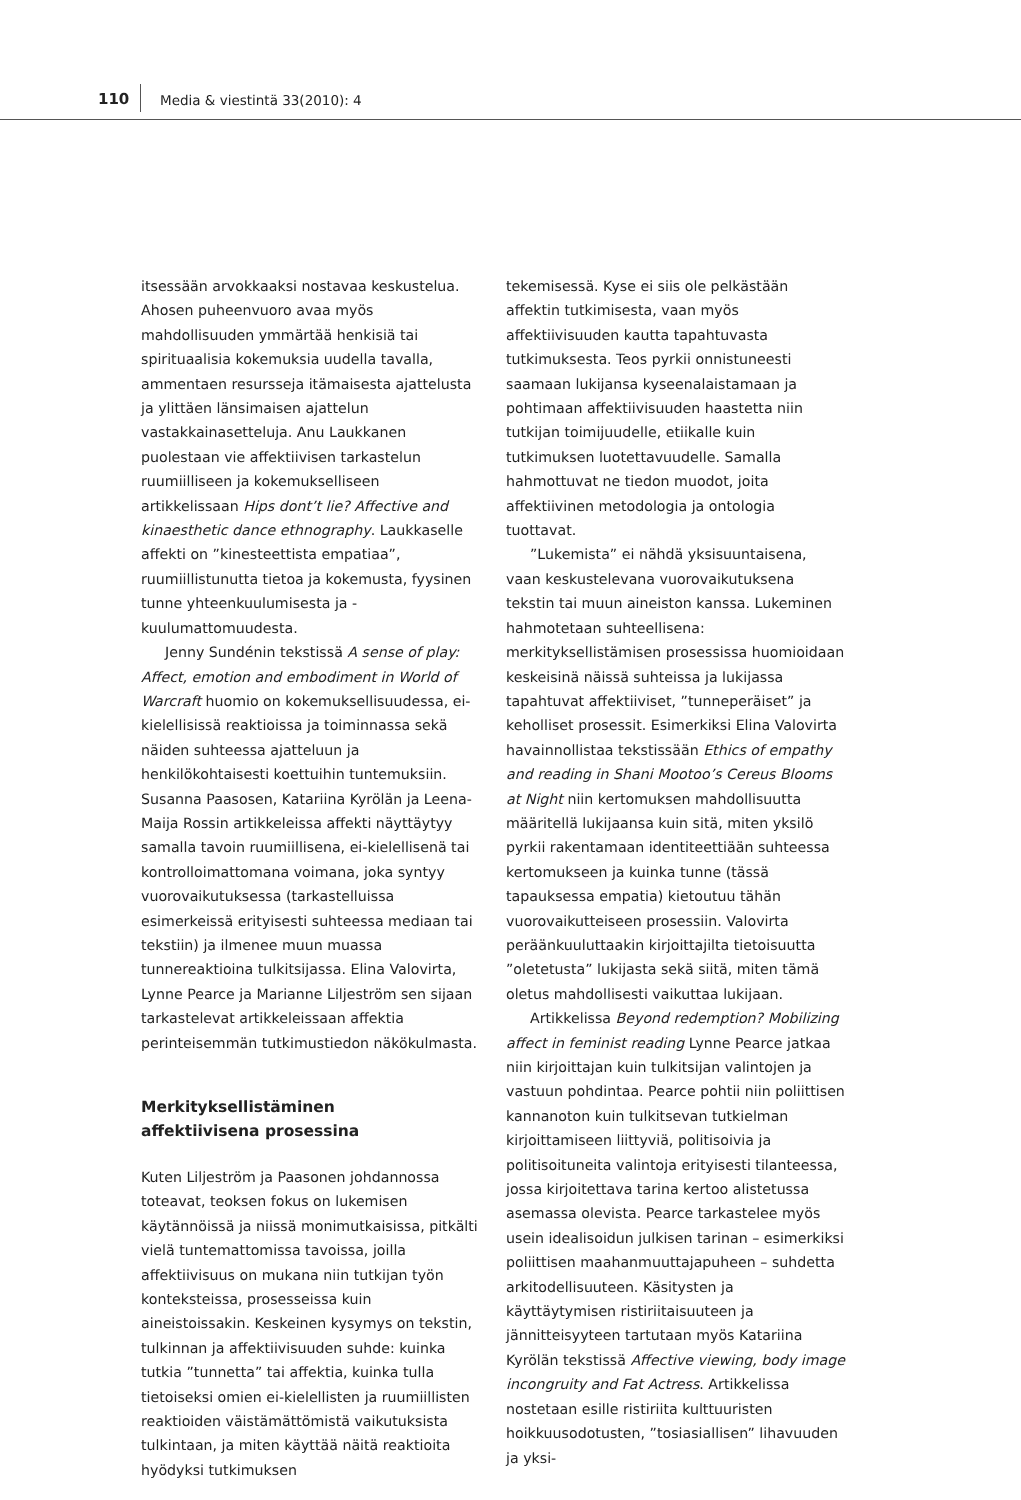110 Media & viestintä 33(2010): 4
itsessään arvokkaaksi nostavaa keskustelua. Ahosen puheenvuoro avaa myös mahdollisuuden ymmärtää henkisiä tai spirituaalisia kokemuksia uudella tavalla, ammentaen resursseja itämaisesta ajattelusta ja ylittäen länsimaisen ajattelun vastakkainasetteluja. Anu Laukkanen puolestaan vie affektiivisen tarkastelun ruumiilliseen ja kokemukselliseen artikkelissaan Hips dont’t lie? Affective and kinaesthetic dance ethnography. Laukkaselle affekti on ”kinesteettista empatiaa”, ruumiillistunutta tietoa ja kokemusta, fyysinen tunne yhteenkuulumisesta ja -kuulumattomuudesta.
Jenny Sundénin tekstissä A sense of play: Affect, emotion and embodiment in World of Warcraft huomio on kokemuksellisuudessa, ei-kielellisissä reaktioissa ja toiminnassa sekä näiden suhteessa ajatteluun ja henkilökohtaisesti koettuihin tuntemuksiin. Susanna Paasosen, Katariina Kyrölän ja Leena-Maija Rossin artikkeleissa affekti näyttäytyy samalla tavoin ruumiillisena, ei-kielellisenä tai kontrolloimattomana voimana, joka syntyy vuorovaikutuksessa (tarkastelluissa esimerkeissä erityisesti suhteessa mediaan tai tekstiin) ja ilmenee muun muassa tunnereaktioina tulkitsijassa. Elina Valovirta, Lynne Pearce ja Marianne Liljeström sen sijaan tarkastelevat artikkeleissaan affektia perinteisemmän tutkimustiedon näkökulmasta.
Merkityksellistäminen
affektiivisena prosessina
Kuten Liljeström ja Paasonen johdannossa toteavat, teoksen fokus on lukemisen käytännöissä ja niissä monimutkaisissa, pitkälti vielä tuntemattomissa tavoissa, joilla affektiivisuus on mukana niin tutkijan työn konteksteissa, prosesseissa kuin aineistoissakin. Keskeinen kysymys on tekstin, tulkinnan ja affektiivisuuden suhde: kuinka tutkia ”tunnetta” tai affektia, kuinka tulla tietoiseksi omien ei-kielellisten ja ruumiillisten reaktioiden väistämättömistä vaikutuksista tulkintaan, ja miten käyttää näitä reaktioita hyödyksi tutkimuksen
tekemisessä. Kyse ei siis ole pelkästään affektin tutkimisesta, vaan myös affektiivisuuden kautta tapahtuvasta tutkimuksesta. Teos pyrkii onnistuneesti saamaan lukijansa kyseenalaistamaan ja pohtimaan affektiivisuuden haastetta niin tutkijan toimijuudelle, etiikalle kuin tutkimuksen luotettavuudelle. Samalla hahmottuvat ne tiedon muodot, joita affektiivinen metodologia ja ontologia tuottavat.
”Lukemista” ei nähdä yksisuuntaisena, vaan keskustelevana vuorovaikutuksena tekstin tai muun aineiston kanssa. Lukeminen hahmotetaan suhteellisena: merkityksellistämisen prosessissa huomioidaan keskeisinä näissä suhteissa ja lukijassa tapahtuvat affektiiviset, ”tunneperäiset” ja keholliset prosessit. Esimerkiksi Elina Valovirta havainnollistaa tekstissään Ethics of empathy and reading in Shani Mootoo’s Cereus Blooms at Night niin kertomuksen mahdollisuutta määritellä lukijaansa kuin sitä, miten yksilö pyrkii rakentamaan identiteettiään suhteessa kertomukseen ja kuinka tunne (tässä tapauksessa empatia) kietoutuu tähän vuorovaikutteiseen prosessiin. Valovirta peräänkuuluttaakin kirjoittajilta tietoisuutta ”oletetusta” lukijasta sekä siitä, miten tämä oletus mahdollisesti vaikuttaa lukijaan.
Artikkelissa Beyond redemption? Mobilizing affect in feminist reading Lynne Pearce jatkaa niin kirjoittajan kuin tulkitsijan valintojen ja vastuun pohdintaa. Pearce pohtii niin poliittisen kannanoton kuin tulkitsevan tutkielman kirjoittamiseen liittyviä, politisoivia ja politisoituneita valintoja erityisesti tilanteessa, jossa kirjoitettava tarina kertoo alistetussa asemassa olevista. Pearce tarkastelee myös usein idealisoidun julkisen tarinan – esimerkiksi poliittisen maahanmuuttajapuheen – suhdetta arkitodellisuuteen. Käsitysten ja käyttäytymisen ristiriitaisuuteen ja jännitteisyyteen tartutaan myös Katariina Kyrölän tekstissä Affective viewing, body image incongruity and Fat Actress. Artikkelissa nostetaan esille ristiriita kulttuuristen hoikkuusodotusten, ”tosiasiallisen” lihavuuden ja yksi-